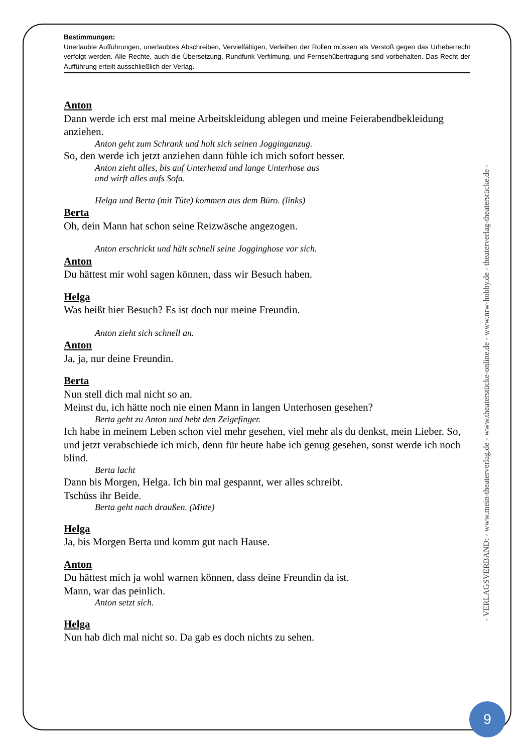Bestimmungen:
Unerlaubte Aufführungen, unerlaubtes Abschreiben, Vervielfältigen, Verleihen der Rollen müssen als Verstoß gegen das Urheberrecht verfolgt werden. Alle Rechte, auch die Übersetzung, Rundfunk Verfilmung, und Fernsehübertragung sind vorbehalten. Das Recht der Aufführung erteilt ausschließlich der Verlag.
Anton
Dann werde ich erst mal meine Arbeitskleidung ablegen und meine Feierabendbekleidung anziehen.
Anton geht zum Schrank und holt sich seinen Jogginganzug.
So, den werde ich jetzt anziehen dann fühle ich mich sofort besser.
Anton zieht alles, bis auf Unterhemd und lange Unterhose aus
und wirft alles aufs Sofa.
Helga und Berta (mit Tüte) kommen aus dem Büro. (links)
Berta
Oh, dein Mann hat schon seine Reizwäsche angezogen.
Anton erschrickt und hält schnell seine Jogginghose vor sich.
Anton
Du hättest mir wohl sagen können, dass wir Besuch haben.
Helga
Was heißt hier Besuch? Es ist doch nur meine Freundin.
Anton zieht sich schnell an.
Anton
Ja, ja, nur deine Freundin.
Berta
Nun stell dich mal nicht so an.
Meinst du, ich hätte noch nie einen Mann in langen Unterhosen gesehen?
Berta geht zu Anton und hebt den Zeigefinger.
Ich habe in meinem Leben schon viel mehr gesehen, viel mehr als du denkst, mein Lieber. So, und jetzt verabschiede ich mich, denn für heute habe ich genug gesehen, sonst werde ich noch blind.
Berta lacht
Dann bis Morgen, Helga. Ich bin mal gespannt, wer alles schreibt.
Tschüss ihr Beide.
Berta geht nach draußen. (Mitte)
Helga
Ja, bis Morgen Berta und komm gut nach Hause.
Anton
Du hättest mich ja wohl warnen können, dass deine Freundin da ist.
Mann, war das peinlich.
Anton setzt sich.
Helga
Nun hab dich mal nicht so. Da gab es doch nichts zu sehen.
- VERLAGSVERBAND: - www.mein-theaterverlag.de - www.theaterstücke-online.de - www.nrw-hobby.de - theaterverlag-theaterstücke.de -
9